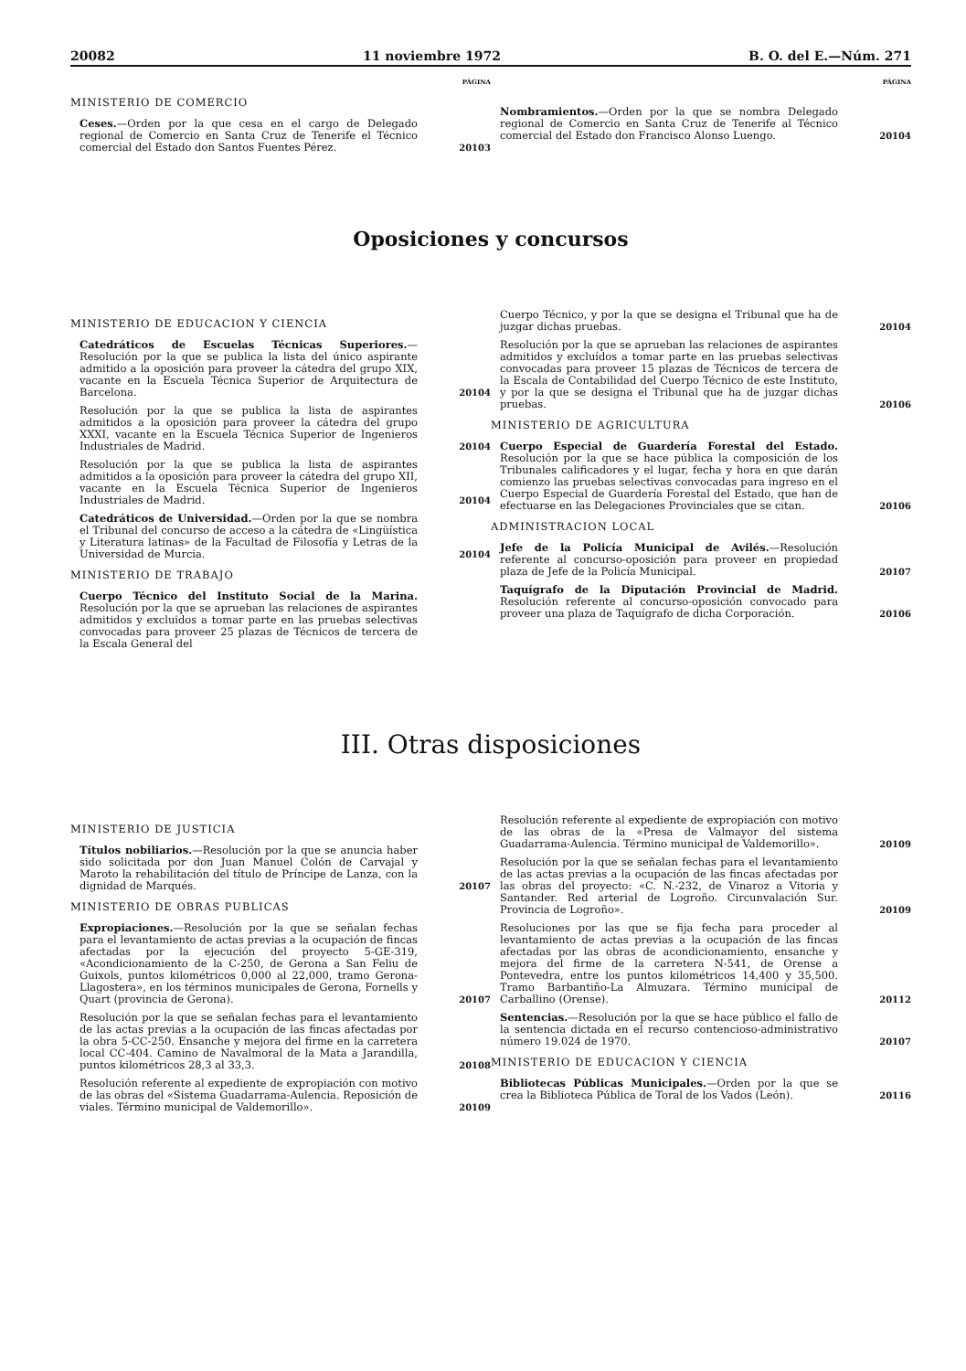20082 11 noviembre 1972 B. O. del E.—Núm. 271
PÁGINA
MINISTERIO DE COMERCIO
Ceses.—Orden por la que cesa en el cargo de Delegado regional de Comercio en Santa Cruz de Tenerife el Técnico comercial del Estado don Santos Fuentes Pérez.
20103
PÁGINA
Nombramientos.—Orden por la que se nombra Delegado regional de Comercio en Santa Cruz de Tenerife al Técnico comercial del Estado don Francisco Alonso Luengo.
20104
Oposiciones y concursos
MINISTERIO DE EDUCACION Y CIENCIA
Catedráticos de Escuelas Técnicas Superiores.—Resolución por la que se publica la lista del único aspirante admitido a la oposición para proveer la cátedra del grupo XIX, vacante en la Escuela Técnica Superior de Arquitectura de Barcelona.
20104
Resolución por la que se publica la lista de aspirantes admitidos a la oposición para proveer la cátedra del grupo XXXI, vacante en la Escuela Técnica Superior de Ingenieros Industriales de Madrid.
20104
Resolución por la que se publica la lista de aspirantes admitidos a la oposición para proveer la cátedra del grupo XII, vacante en la Escuela Técnica Superior de Ingenieros Industriales de Madrid.
20104
Catedráticos de Universidad.—Orden por la que se nombra el Tribunal del concurso de acceso a la cátedra de «Lingüística y Literatura latinas» de la Facultad de Filosofía y Letras de la Universidad de Murcia.
20104
MINISTERIO DE TRABAJO
Cuerpo Técnico del Instituto Social de la Marina. Resolución por la que se aprueban las relaciones de aspirantes admitidos y excluidos a tomar parte en las pruebas selectivas convocadas para proveer 25 plazas de Técnicos de tercera de la Escala General del
Cuerpo Técnico, y por la que se designa el Tribunal que ha de juzgar dichas pruebas.
20104
Resolución por la que se aprueban las relaciones de aspirantes admitidos y excluídos a tomar parte en las pruebas selectivas convocadas para proveer 15 plazas de Técnicos de tercera de la Escala de Contabilidad del Cuerpo Técnico de este Instituto, y por la que se designa el Tribunal que ha de juzgar dichas pruebas.
20106
MINISTERIO DE AGRICULTURA
Cuerpo Especial de Guardería Forestal del Estado. Resolución por la que se hace pública la composición de los Tribunales calificadores y el lugar, fecha y hora en que darán comienzo las pruebas selectivas convocadas para ingreso en el Cuerpo Especial de Guardería Forestal del Estado, que han de efectuarse en las Delegaciones Provinciales que se citan.
20106
ADMINISTRACION LOCAL
Jefe de la Policía Municipal de Avilés.—Resolución referente al concurso-oposición para proveer en propiedad plaza de Jefe de la Policía Municipal.
20107
Taquígrafo de la Diputación Provincial de Madrid. Resolución referente al concurso-oposición convocado para proveer una plaza de Taquígrafo de dicha Corporación.
20106
III. Otras disposiciones
MINISTERIO DE JUSTICIA
Títulos nobiliarios.—Resolución por la que se anuncia haber sido solicitada por don Juan Manuel Colón de Carvajal y Maroto la rehabilitación del título de Príncipe de Lanza, con la dignidad de Marqués.
20107
MINISTERIO DE OBRAS PUBLICAS
Expropiaciones.—Resolución por la que se señalan fechas para el levantamiento de actas previas a la ocupación de fincas afectadas por la ejecución del proyecto 5-GE-319, «Acondicionamiento de la C-250, de Gerona a San Feliu de Guixols, puntos kilométricos 0,000 al 22,000, tramo Gerona-Llagostera», en los términos municipales de Gerona, Fornells y Quart (provincia de Gerona).
20107
Resolución por la que se señalan fechas para el levantamiento de las actas previas a la ocupación de las fincas afectadas por la obra 5-CC-250. Ensanche y mejora del firme en la carretera local CC-404. Camino de Navalmoral de la Mata a Jarandilla, puntos kilométricos 28,3 al 33,3.
20108
Resolución referente al expediente de expropiación con motivo de las obras del «Sistema Guadarrama-Aulencia. Reposición de viales. Término municipal de Valdemorillo».
20109
Resolución referente al expediente de expropiación con motivo de las obras de la «Presa de Valmayor del sistema Guadarrama-Aulencia. Término municipal de Valdemorillo».
20109
Resolución por la que se señalan fechas para el levantamiento de las actas previas a la ocupación de las fincas afectadas por las obras del proyecto: «C. N.-232, de Vinaroz a Vitoria y Santander. Red arterial de Logroño. Circunvalación Sur. Provincia de Logroño».
20109
Resoluciones por las que se fija fecha para proceder al levantamiento de actas previas a la ocupación de las fincas afectadas por las obras de acondicionamiento, ensanche y mejora del firme de la carretera N-541, de Orense a Pontevedra, entre los puntos kilométricos 14,400 y 35,500. Tramo Barbantiño-La Almuzara. Término municipal de Carballino (Orense).
20112
Sentencias.—Resolución por la que se hace público el fallo de la sentencia dictada en el recurso contencioso-administrativo número 19.024 de 1970.
20107
MINISTERIO DE EDUCACION Y CIENCIA
Bibliotecas Públicas Municipales.—Orden por la que se crea la Biblioteca Pública de Toral de los Vados (León).
20116